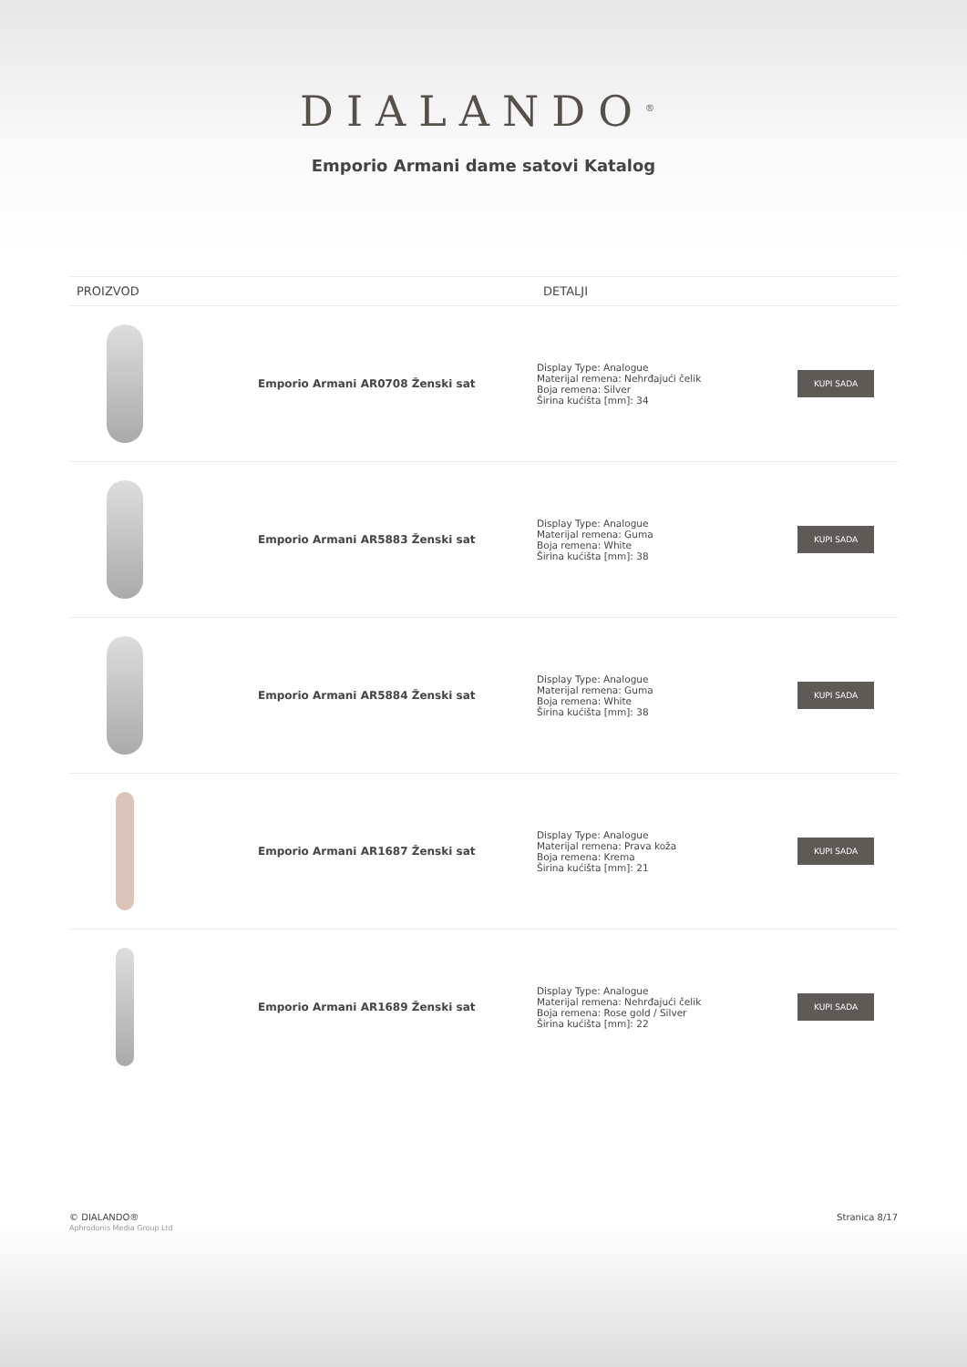DIALANDO<sup>®</sup>
Emporio Armani dame satovi Katalog
| PROIZVOD | | DETALJI | |
| --- | --- | --- | --- |
| | Emporio Armani AR0708 Ženski sat | Display Type: Analogue Materijal remena: Nehrđajući čelik Boja remena: Silver Širina kućišta [mm]: 34 | KUPI SADA |
| | Emporio Armani AR5883 Ženski sat | Display Type: Analogue Materijal remena: Guma Boja remena: White Širina kućišta [mm]: 38 | KUPI SADA |
| | Emporio Armani AR5884 Ženski sat | Display Type: Analogue Materijal remena: Guma Boja remena: White Širina kućišta [mm]: 38 | KUPI SADA |
| | Emporio Armani AR1687 Ženski sat | Display Type: Analogue Materijal remena: Prava koža Boja remena: Krema Širina kućišta [mm]: 21 | KUPI SADA |
| | Emporio Armani AR1689 Ženski sat | Display Type: Analogue Materijal remena: Nehrđajući čelik Boja remena: Rose gold / Silver Širina kućišta [mm]: 22 | KUPI SADA |
© DIALANDO®
Aphrodonis Media Group Ltd
Stranica 8/17